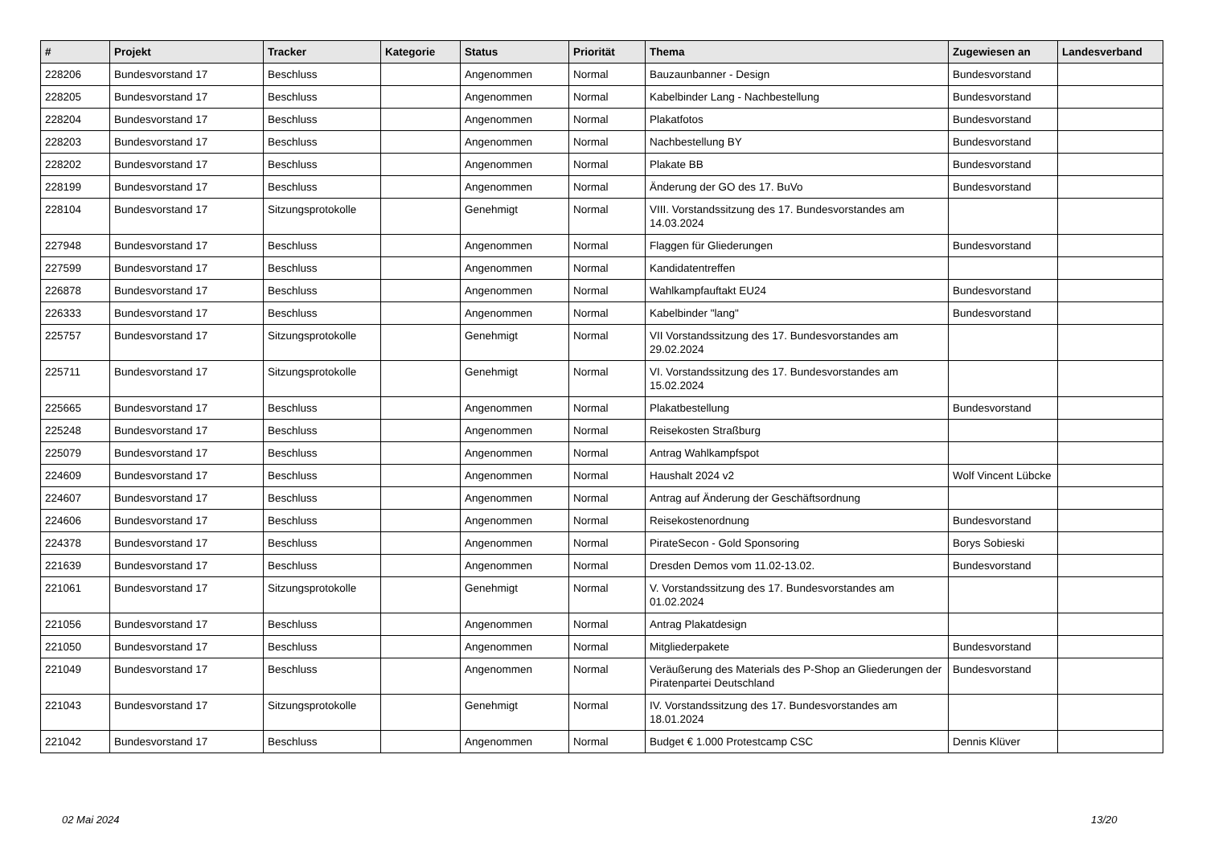| # | Projekt | Tracker | Kategorie | Status | Priorität | Thema | Zugewiesen an | Landesverband |
| --- | --- | --- | --- | --- | --- | --- | --- | --- |
| 228206 | Bundesvorstand 17 | Beschluss | | Angenommen | Normal | Bauzaunbanner - Design | Bundesvorstand | |
| 228205 | Bundesvorstand 17 | Beschluss | | Angenommen | Normal | Kabelbinder Lang - Nachbestellung | Bundesvorstand | |
| 228204 | Bundesvorstand 17 | Beschluss | | Angenommen | Normal | Plakatfotos | Bundesvorstand | |
| 228203 | Bundesvorstand 17 | Beschluss | | Angenommen | Normal | Nachbestellung BY | Bundesvorstand | |
| 228202 | Bundesvorstand 17 | Beschluss | | Angenommen | Normal | Plakate BB | Bundesvorstand | |
| 228199 | Bundesvorstand 17 | Beschluss | | Angenommen | Normal | Änderung der GO des 17. BuVo | Bundesvorstand | |
| 228104 | Bundesvorstand 17 | Sitzungsprotokolle | | Genehmigt | Normal | VIII. Vorstandssitzung des 17. Bundesvorstandes am 14.03.2024 | | |
| 227948 | Bundesvorstand 17 | Beschluss | | Angenommen | Normal | Flaggen für Gliederungen | Bundesvorstand | |
| 227599 | Bundesvorstand 17 | Beschluss | | Angenommen | Normal | Kandidatentreffen | | |
| 226878 | Bundesvorstand 17 | Beschluss | | Angenommen | Normal | Wahlkampfauftakt EU24 | Bundesvorstand | |
| 226333 | Bundesvorstand 17 | Beschluss | | Angenommen | Normal | Kabelbinder "lang" | Bundesvorstand | |
| 225757 | Bundesvorstand 17 | Sitzungsprotokolle | | Genehmigt | Normal | VII Vorstandssitzung des 17. Bundesvorstandes am 29.02.2024 | | |
| 225711 | Bundesvorstand 17 | Sitzungsprotokolle | | Genehmigt | Normal | VI. Vorstandssitzung des 17. Bundesvorstandes am 15.02.2024 | | |
| 225665 | Bundesvorstand 17 | Beschluss | | Angenommen | Normal | Plakatbestellung | Bundesvorstand | |
| 225248 | Bundesvorstand 17 | Beschluss | | Angenommen | Normal | Reisekosten Straßburg | | |
| 225079 | Bundesvorstand 17 | Beschluss | | Angenommen | Normal | Antrag Wahlkampfspot | | |
| 224609 | Bundesvorstand 17 | Beschluss | | Angenommen | Normal | Haushalt 2024 v2 | Wolf Vincent Lübcke | |
| 224607 | Bundesvorstand 17 | Beschluss | | Angenommen | Normal | Antrag auf Änderung der Geschäftsordnung | | |
| 224606 | Bundesvorstand 17 | Beschluss | | Angenommen | Normal | Reisekostenordnung | Bundesvorstand | |
| 224378 | Bundesvorstand 17 | Beschluss | | Angenommen | Normal | PirateSecon - Gold Sponsoring | Borys Sobieski | |
| 221639 | Bundesvorstand 17 | Beschluss | | Angenommen | Normal | Dresden Demos vom 11.02-13.02. | Bundesvorstand | |
| 221061 | Bundesvorstand 17 | Sitzungsprotokolle | | Genehmigt | Normal | V. Vorstandssitzung des 17. Bundesvorstandes am 01.02.2024 | | |
| 221056 | Bundesvorstand 17 | Beschluss | | Angenommen | Normal | Antrag Plakatdesign | | |
| 221050 | Bundesvorstand 17 | Beschluss | | Angenommen | Normal | Mitgliederpakete | Bundesvorstand | |
| 221049 | Bundesvorstand 17 | Beschluss | | Angenommen | Normal | Veräußerung des Materials des P-Shop an Gliederungen der Piratenpartei Deutschland | Bundesvorstand | |
| 221043 | Bundesvorstand 17 | Sitzungsprotokolle | | Genehmigt | Normal | IV. Vorstandssitzung des 17. Bundesvorstandes am 18.01.2024 | | |
| 221042 | Bundesvorstand 17 | Beschluss | | Angenommen | Normal | Budget € 1.000 Protestcamp CSC | Dennis Klüver | |
02 Mai 2024 13/20